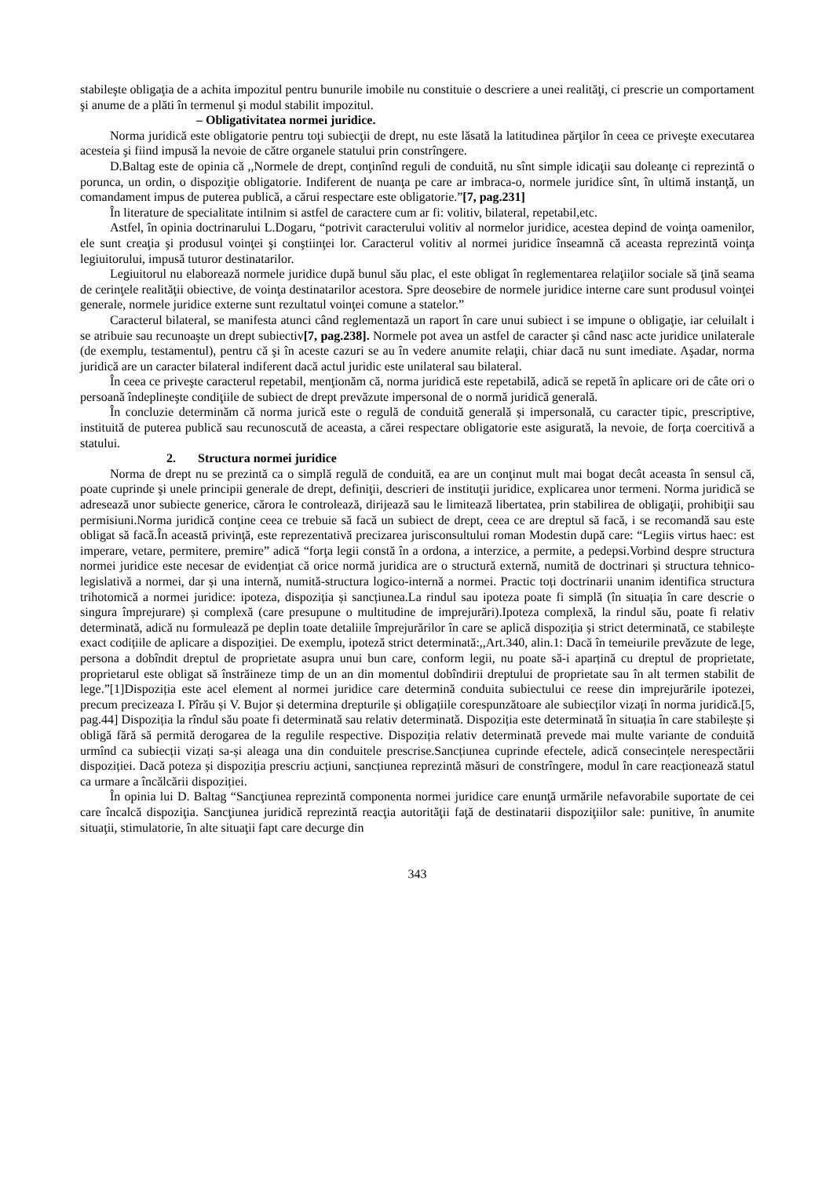stabileşte obligaţia de a achita impozitul pentru bunurile imobile nu constituie o descriere a unei realităţi, ci prescrie un comportament şi anume de a plăti în termenul şi modul stabilit impozitul.
– Obligativitatea normei juridice.
Norma juridică este obligatorie pentru toţi subiecţii de drept, nu este lăsată la latitudinea părţilor în ceea ce priveşte executarea acesteia şi fiind impusă la nevoie de către organele statului prin constrîngere.
D.Baltag este de opinia că ,,Normele de drept, conţinînd reguli de conduită, nu sînt simple idicaţii sau doleanţe ci reprezintă o porunca, un ordin, o dispoziţie obligatorie. Indiferent de nuanţa pe care ar imbraca-o, normele juridice sînt, în ultimă instanţă, un comandament impus de puterea publică, a cărui respectare este obligatorie.”[7, pag.231]
În literature de specialitate intilnim si astfel de caractere cum ar fi: volitiv, bilateral, repetabil,etc.
Astfel, în opinia doctrinarului L.Dogaru, “potrivit caracterului volitiv al normelor juridice, acestea depind de voinţa oamenilor, ele sunt creaţia şi produsul voinţei şi conştiinţei lor. Caracterul volitiv al normei juridice înseamnă că aceasta reprezintă voinţa legiuitorului, impusă tuturor destinatarilor.
Legiuitorul nu elaborează normele juridice după bunul său plac, el este obligat în reglementarea relaţiilor sociale să ţină seama de cerinţele realităţii obiective, de voinţa destinatarilor acestora. Spre deosebire de normele juridice interne care sunt produsul voinţei generale, normele juridice externe sunt rezultatul voinţei comune a statelor.”
Caracterul bilateral, se manifesta atunci când reglementază un raport în care unui subiect i se impune o obligaţie, iar celuilalt i se atribuie sau recunoaşte un drept subiectiv[7, pag.238]. Normele pot avea un astfel de caracter şi când nasc acte juridice unilaterale (de exemplu, testamentul), pentru că şi în aceste cazuri se au în vedere anumite relaţii, chiar dacă nu sunt imediate. Aşadar, norma juridică are un caracter bilateral indiferent dacă actul juridic este unilateral sau bilateral.
În ceea ce priveşte caracterul repetabil, menţionăm că, norma juridică este repetabilă, adică se repetă în aplicare ori de câte ori o persoană îndeplineşte condiţiile de subiect de drept prevăzute impersonal de o normă juridică generală.
În concluzie determinăm că norma jurică este o regulă de conduită generală și impersonală, cu caracter tipic, prescriptive, instituită de puterea publică sau recunoscută de aceasta, a cărei respectare obligatorie este asigurată, la nevoie, de forța coercitivă a statului.
2. Structura normei juridice
Norma de drept nu se prezintă ca o simplă regulă de conduită, ea are un conţinut mult mai bogat decât aceasta în sensul că, poate cuprinde şi unele principii generale de drept, definiţii, descrieri de instituţii juridice, explicarea unor termeni. Norma juridică se adresează unor subiecte generice, cărora le controlează, dirijează sau le limitează libertatea, prin stabilirea de obligaţii, prohibiţii sau permisiuni.Norma juridică conţine ceea ce trebuie să facă un subiect de drept, ceea ce are dreptul să facă, i se recomandă sau este obligat să facă.În această privinţă, este reprezentativă precizarea jurisconsultului roman Modestin după care: “Legiis virtus haec: est imperare, vetare, permitere, premire” adică “forţa legii constă în a ordona, a interzice, a permite, a pedepsi.Vorbind despre structura normei juridice este necesar de evidențiat că orice normă juridica are o structură externă, numită de doctrinari și structura tehnico-legislativă a normei, dar și una internă, numită-structura logico-internă a normei. Practic toți doctrinarii unanim identifica structura trihotomică a normei juridice: ipoteza, dispoziția și sancțiunea.La rindul sau ipoteza poate fi simplă (în situația în care descrie o singura împrejurare) și complexă (care presupune o multitudine de imprejurări).Ipoteza complexă, la rindul său, poate fi relativ determinată, adică nu formulează pe deplin toate detaliile împrejurărilor în care se aplică dispoziția și strict determinată, ce stabilește exact codițiile de aplicare a dispoziției. De exemplu, ipoteză strict determinată:,,Art.340, alin.1: Dacă în temeiurile prevăzute de lege, persona a dobîndit dreptul de proprietate asupra unui bun care, conform legii, nu poate să-i aparțină cu dreptul de proprietate, proprietarul este obligat să înstrăineze timp de un an din momentul dobîndirii dreptului de proprietate sau în alt termen stabilit de lege.”[1]Dispoziția este acel element al normei juridice care determină conduita subiectului ce reese din imprejurările ipotezei, precum precizeaza I. Pîrău și V. Bujor și determina drepturile și obligațiile corespunzătoare ale subiecților vizați în norma juridică.[5, pag.44] Dispoziția la rîndul său poate fi determinată sau relativ determinată. Dispoziția este determinată în situația în care stabilește și obligă fără să permită derogarea de la regulile respective. Dispoziția relativ determinată prevede mai multe variante de conduită urmînd ca subiecții vizați sa-și aleaga una din conduitele prescrise.Sancțiunea cuprinde efectele, adică consecințele nerespectării dispoziției. Dacă poteza și dispoziția prescriu acțiuni, sancțiunea reprezintă măsuri de constrîngere, modul în care reacționează statul ca urmare a încălcării dispoziției.
În opinia lui D. Baltag “Sancţiunea reprezintă componenta normei juridice care enunţă urmările nefavorabile suportate de cei care încalcă dispoziţia. Sancţiunea juridică reprezintă reacţia autorităţii faţă de destinatarii dispoziţiilor sale: punitive, în anumite situaţii, stimulatorie, în alte situaţii fapt care decurge din
343